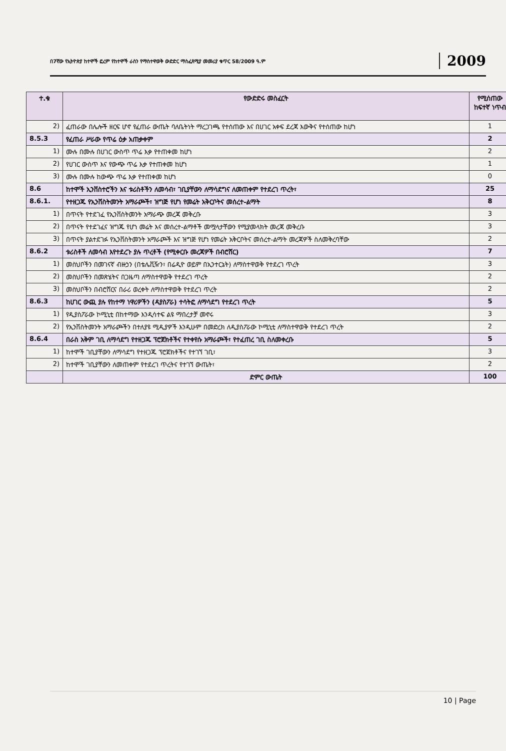በ7ኛው የኢትዮጵያ ከተሞች ፎረም የከተሞች ራስን የማስተዋወቅ ውድድር ማስፈጸሚያ መመሪያ ቁጥር 58/2009 ዓ.ም
2009
| ተ.ቁ | የውድድሩ መስፈርት | የሚሰጠው ከፍተኛ ነጥብ |
| --- | --- | --- |
| 2) | ፈጠራው በሌሎች ዘርፍ ሆኖ የፈጠራ ውጤት ባለቤትነት ማረጋገጫ የተሰጠው እና በሀገር አቀፍ ደረጃ እውቅና የተሰጠው ከሆነ | 1 |
| 8.5.3 | የፈጠራ ሥራው የጥሬ ዕቃ አጠቃቀም | 2 |
| 1) | ሙሉ በሙሉ በሀገር ውስጥ ጥሬ እቃ የተጠቀመ ከሆነ | 2 |
| 2) | የሀገር ውስጥ እና የውጭ ጥሬ እቃ የተጠቀመ ከሆነ | 1 |
| 3) | ሙሉ በሙሉ ከውጭ ጥሬ እቃ የተጠቀመ ከሆነ | 0 |
| 8.6 | ከተሞች ኢንቨስተሮችን እና ቱሪስቶችን ለመሳብ፣ ገቢያቸውን ለማሳደግና ለመጠቀም የተደረገ ጥረት፣ | 25 |
| 8.6.1. | የተዘጋጁ የኢንቨስትመንት አማራጮች፣ ዝግጅ የሆነ የመሬት አቅርቦትና መሰረተ-ልማት | 8 |
| 1) | በጥናት የተደገፈ የኢንቨስትመንት አማራጭ መረጃ መቅረቡ | 3 |
| 2) | በጥናት የተደገፈና ዝግጁ የሆነ መሬት እና መሰረተ-ልማቶች መሟላታቸውን የሚያመላክት መረጃ መቅረቡ | 3 |
| 3) | በጥናት ያልተደገፉ የኢንቨስትመንት አማራጮች እና ዝግጅ የሆነ የመሬት አቅርቦትና መሰረተ-ልማት መረጃዎች ስለመቅረባቸው | 2 |
| 8.6.2 | ቱሪስቶች ለመሳብ እየተደረጉ ያሉ ጥረቶች (የሚቀርቡ መረጃዎች በብሮሸር) | 7 |
| 1) | መስህቦችን በመገናኛ ብዙኃን (በቴሌቪዥን፣ በሬዲዮ ወይም በኢንተርኔት) ለማስተዋወቅ የተደረገ ጥረት | 3 |
| 2) | መስህቦችን በመጽሄትና በጋዜጣ ለማስተዋወቅ የተደረገ ጥረት | 2 |
| 3) | መስህቦችን በብሮሸርና በራሪ ወረቀት ለማስተዋወቅ የተደረገ ጥረት | 2 |
| 8.6.3 | ከሀገር ውጪ ያሉ የከተማ ነዋሪዎችን (ዳያስፖራ) ተሳትፎ ለማሳደግ የተደረገ ጥረት | 5 |
| 1) | የዲያስፖራው ኮሚኒቲ በከተማው እንዲሳተፍ ልዩ ማበረታቻ መኖሩ | 3 |
| 2) | የኢንቨስትመንት አማራጮችን በተለያዩ ሚዲያዎች እንዲሁም በመድረክ ለዲያስፖራው ኮሚኒቲ ለማስተዋወቅ የተደረገ ጥረት | 2 |
| 8.6.4 | በራስ አቅም ገቢ ለማሳደግ የተዘጋጁ ፕሮጀክቶችና የተቀየሱ አማራጮች፣ የተፈጠረ ገቢ ስለመቀረቡ | 5 |
| 1) | ከተሞች ገቢያቸውን ለማሳደግ የተዘጋጁ ፕሮጀክቶችና የተገኘ ገቢ፣ | 3 |
| 2) | ከተሞች ገቢያቸውን ለመጠቀም የተደረገ ጥረትና የተገኘ ውጤት፣ | 2 |
| | ድምር ውጤት | 100 |
10 | Page